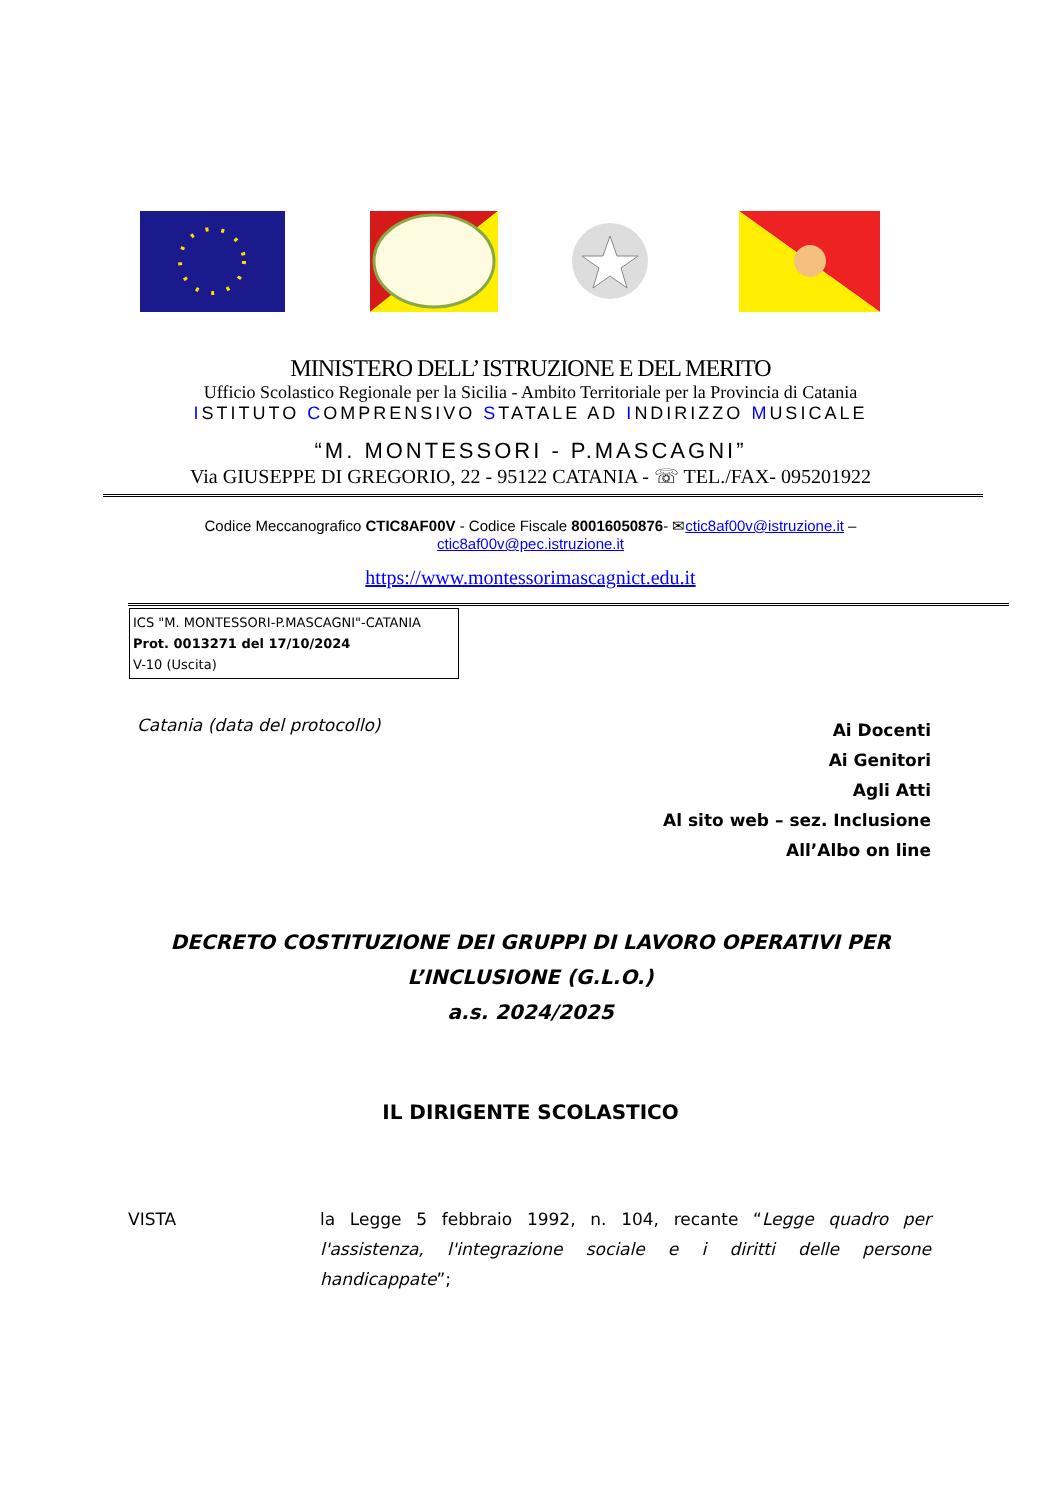MINISTERO DELL’ ISTRUZIONE E DEL MERITO
Ufficio Scolastico Regionale per la Sicilia - Ambito Territoriale per la Provincia di Catania
ISTITUTO COMPRENSIVO STATALE AD INDIRIZZO MUSICALE
“M. MONTESSORI - P.MASCAGNI”
Via GIUSEPPE DI GREGORIO, 22 - 95122 CATANIA - ☏ TEL./FAX- 095201922
Codice Meccanografico CTIC8AF00V - Codice Fiscale 80016050876- ✉ctic8af00v@istruzione.it –
ctic8af00v@pec.istruzione.it
https://www.montessorimascagnict.edu.it
ICS "M. MONTESSORI-P.MASCAGNI"-CATANIA
Prot. 0013271 del 17/10/2024
V-10 (Uscita)
Catania (data del protocollo)
Ai Docenti
Ai Genitori
Agli Atti
Al sito web – sez. Inclusione
All’Albo on line
DECRETO COSTITUZIONE DEI GRUPPI DI LAVORO OPERATIVI PER L’INCLUSIONE (G.L.O.)
a.s. 2024/2025
IL DIRIGENTE SCOLASTICO
VISTA la Legge 5 febbraio 1992, n. 104, recante “Legge quadro per l'assistenza, l'integrazione sociale e i diritti delle persone handicappate”;